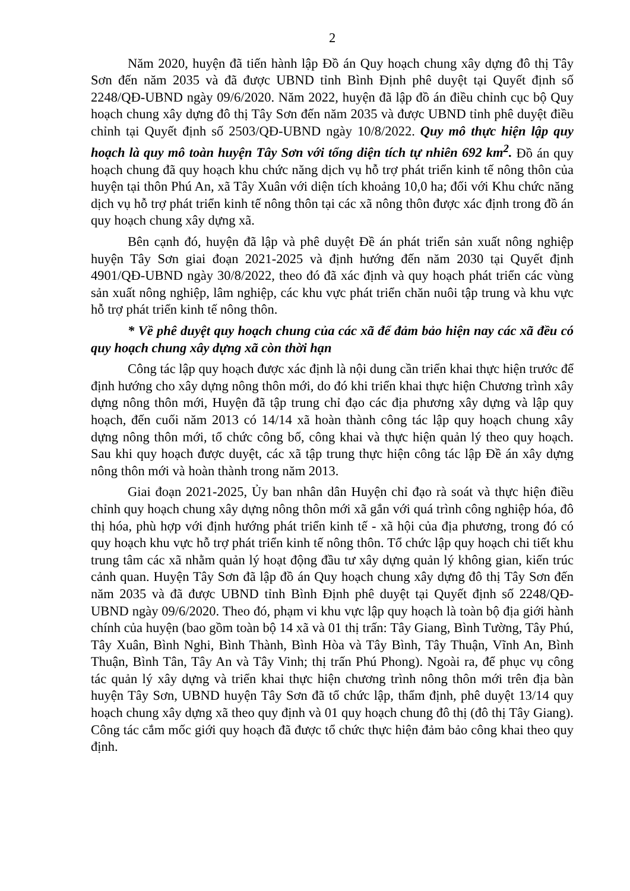2
Năm 2020, huyện đã tiến hành lập Đồ án Quy hoạch chung xây dựng đô thị Tây Sơn đến năm 2035 và đã được UBND tỉnh Bình Định phê duyệt tại Quyết định số 2248/QĐ-UBND ngày 09/6/2020. Năm 2022, huyện đã lập đồ án điều chỉnh cục bộ Quy hoạch chung xây dựng đô thị Tây Sơn đến năm 2035 và được UBND tỉnh phê duyệt điều chỉnh tại Quyết định số 2503/QĐ-UBND ngày 10/8/2022. Quy mô thực hiện lập quy hoạch là quy mô toàn huyện Tây Sơn với tổng diện tích tự nhiên 692 km<sup>2</sup>. Đồ án quy hoạch chung đã quy hoạch khu chức năng dịch vụ hỗ trợ phát triển kinh tế nông thôn của huyện tại thôn Phú An, xã Tây Xuân với diện tích khoảng 10,0 ha; đối với Khu chức năng dịch vụ hỗ trợ phát triển kinh tế nông thôn tại các xã nông thôn được xác định trong đồ án quy hoạch chung xây dựng xã.
Bên cạnh đó, huyện đã lập và phê duyệt Đề án phát triển sản xuất nông nghiệp huyện Tây Sơn giai đoạn 2021-2025 và định hướng đến năm 2030 tại Quyết định 4901/QĐ-UBND ngày 30/8/2022, theo đó đã xác định và quy hoạch phát triển các vùng sản xuất nông nghiệp, lâm nghiệp, các khu vực phát triển chăn nuôi tập trung và khu vực hỗ trợ phát triển kinh tế nông thôn.
* Về phê duyệt quy hoạch chung của các xã để đảm bảo hiện nay các xã đều có quy hoạch chung xây dựng xã còn thời hạn
Công tác lập quy hoạch được xác định là nội dung cần triển khai thực hiện trước để định hướng cho xây dựng nông thôn mới, do đó khi triển khai thực hiện Chương trình xây dựng nông thôn mới, Huyện đã tập trung chỉ đạo các địa phương xây dựng và lập quy hoạch, đến cuối năm 2013 có 14/14 xã hoàn thành công tác lập quy hoạch chung xây dựng nông thôn mới, tổ chức công bố, công khai và thực hiện quản lý theo quy hoạch. Sau khi quy hoạch được duyệt, các xã tập trung thực hiện công tác lập Đề án xây dựng nông thôn mới và hoàn thành trong năm 2013.
Giai đoạn 2021-2025, Ủy ban nhân dân Huyện chỉ đạo rà soát và thực hiện điều chỉnh quy hoạch chung xây dựng nông thôn mới xã gắn với quá trình công nghiệp hóa, đô thị hóa, phù hợp với định hướng phát triển kinh tế - xã hội của địa phương, trong đó có quy hoạch khu vực hỗ trợ phát triển kinh tế nông thôn. Tổ chức lập quy hoạch chi tiết khu trung tâm các xã nhằm quản lý hoạt động đầu tư xây dựng quản lý không gian, kiến trúc cảnh quan. Huyện Tây Sơn đã lập đồ án Quy hoạch chung xây dựng đô thị Tây Sơn đến năm 2035 và đã được UBND tỉnh Bình Định phê duyệt tại Quyết định số 2248/QĐ-UBND ngày 09/6/2020. Theo đó, phạm vi khu vực lập quy hoạch là toàn bộ địa giới hành chính của huyện (bao gồm toàn bộ 14 xã và 01 thị trấn: Tây Giang, Bình Tường, Tây Phú, Tây Xuân, Bình Nghi, Bình Thành, Bình Hòa và Tây Bình, Tây Thuận, Vĩnh An, Bình Thuận, Bình Tân, Tây An và Tây Vinh; thị trấn Phú Phong). Ngoài ra, để phục vụ công tác quản lý xây dựng và triển khai thực hiện chương trình nông thôn mới trên địa bàn huyện Tây Sơn, UBND huyện Tây Sơn đã tổ chức lập, thẩm định, phê duyệt 13/14 quy hoạch chung xây dựng xã theo quy định và 01 quy hoạch chung đô thị (đô thị Tây Giang). Công tác cắm mốc giới quy hoạch đã được tổ chức thực hiện đảm bảo công khai theo quy định.